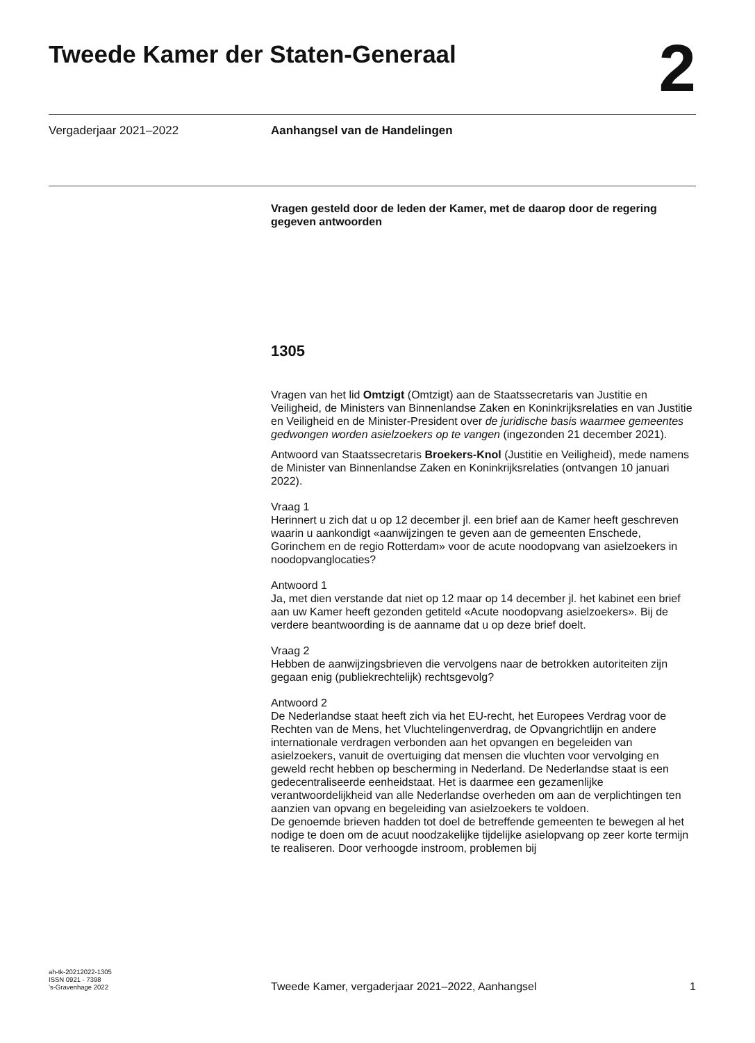Tweede Kamer der Staten-Generaal
2
Vergaderjaar 2021–2022 Aanhangsel van de Handelingen
Vragen gesteld door de leden der Kamer, met de daarop door de regering gegeven antwoorden
1305
Vragen van het lid Omtzigt (Omtzigt) aan de Staatssecretaris van Justitie en Veiligheid, de Ministers van Binnenlandse Zaken en Koninkrijksrelaties en van Justitie en Veiligheid en de Minister-President over de juridische basis waarmee gemeentes gedwongen worden asielzoekers op te vangen (ingezonden 21 december 2021).
Antwoord van Staatssecretaris Broekers-Knol (Justitie en Veiligheid), mede namens de Minister van Binnenlandse Zaken en Koninkrijksrelaties (ontvangen 10 januari 2022).
Vraag 1
Herinnert u zich dat u op 12 december jl. een brief aan de Kamer heeft geschreven waarin u aankondigt «aanwijzingen te geven aan de gemeenten Enschede, Gorinchem en de regio Rotterdam» voor de acute noodopvang van asielzoekers in noodopvanglocaties?
Antwoord 1
Ja, met dien verstande dat niet op 12 maar op 14 december jl. het kabinet een brief aan uw Kamer heeft gezonden getiteld «Acute noodopvang asielzoekers». Bij de verdere beantwoording is de aanname dat u op deze brief doelt.
Vraag 2
Hebben de aanwijzingsbrieven die vervolgens naar de betrokken autoriteiten zijn gegaan enig (publiekrechtelijk) rechtsgevolg?
Antwoord 2
De Nederlandse staat heeft zich via het EU-recht, het Europees Verdrag voor de Rechten van de Mens, het Vluchtelingenverdrag, de Opvangrichtlijn en andere internationale verdragen verbonden aan het opvangen en begeleiden van asielzoekers, vanuit de overtuiging dat mensen die vluchten voor vervolging en geweld recht hebben op bescherming in Nederland. De Nederlandse staat is een gedecentraliseerde eenheidstaat. Het is daarmee een gezamenlijke verantwoordelijkheid van alle Nederlandse overheden om aan de verplichtingen ten aanzien van opvang en begeleiding van asielzoekers te voldoen.
De genoemde brieven hadden tot doel de betreffende gemeenten te bewegen al het nodige te doen om de acuut noodzakelijke tijdelijke asielopvang op zeer korte termijn te realiseren. Door verhoogde instroom, problemen bij
ah-tk-20212022-1305
ISSN 0921 - 7398
’s-Gravenhage 2022
Tweede Kamer, vergaderjaar 2021–2022, Aanhangsel 1